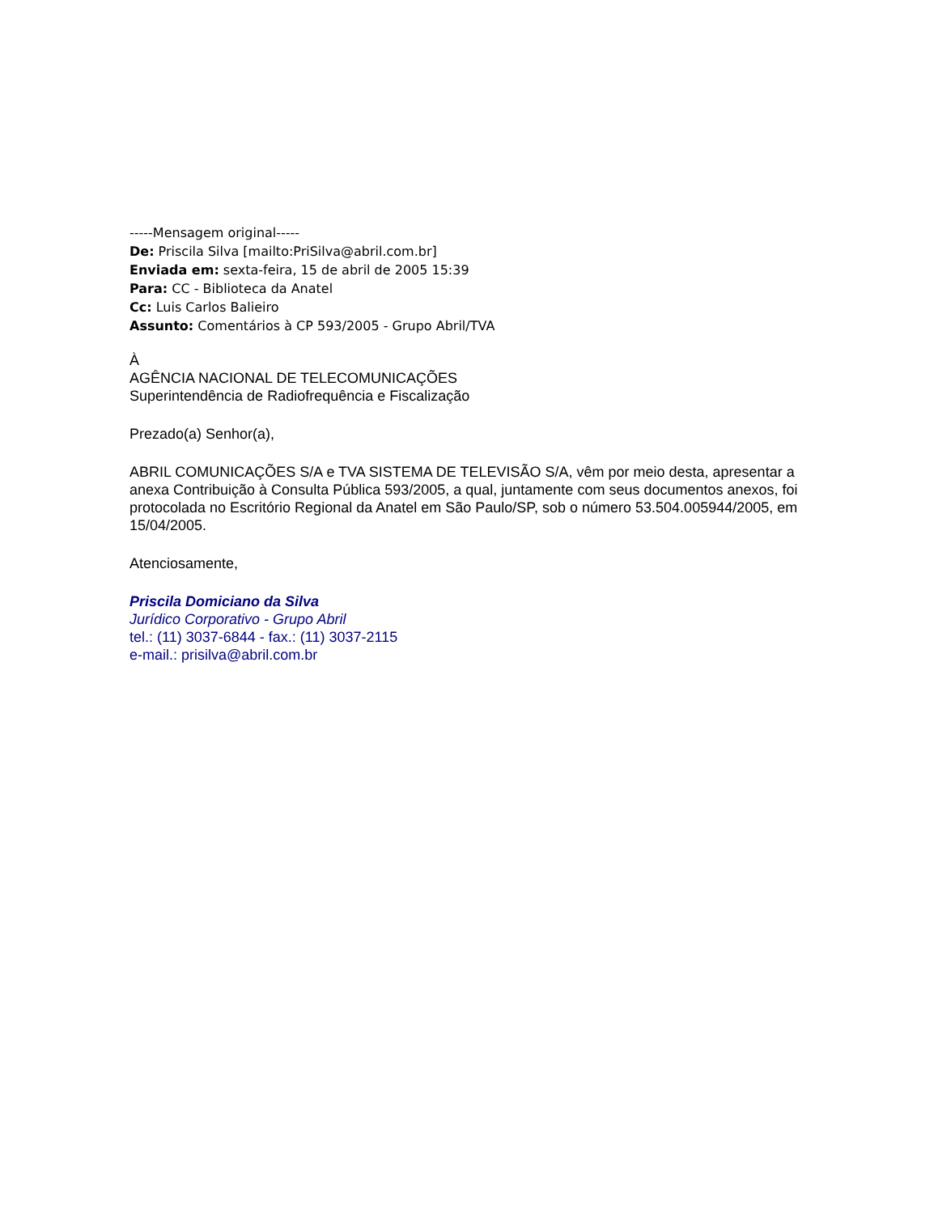-----Mensagem original-----
De: Priscila Silva [mailto:PriSilva@abril.com.br]
Enviada em: sexta-feira, 15 de abril de 2005 15:39
Para: CC - Biblioteca da Anatel
Cc: Luis Carlos Balieiro
Assunto: Comentários à CP 593/2005 - Grupo Abril/TVA
À
AGÊNCIA NACIONAL DE TELECOMUNICAÇÕES
Superintendência de Radiofrequência e Fiscalização
Prezado(a) Senhor(a),
ABRIL COMUNICAÇÕES S/A e TVA SISTEMA DE TELEVISÃO S/A, vêm por meio desta, apresentar a anexa Contribuição à Consulta Pública 593/2005, a qual, juntamente com seus documentos anexos, foi protocolada no Escritório Regional da Anatel em São Paulo/SP, sob o número 53.504.005944/2005, em 15/04/2005.
Atenciosamente,
Priscila Domiciano da Silva
Jurídico Corporativo - Grupo Abril
tel.: (11) 3037-6844 - fax.: (11) 3037-2115
e-mail.: prisilva@abril.com.br